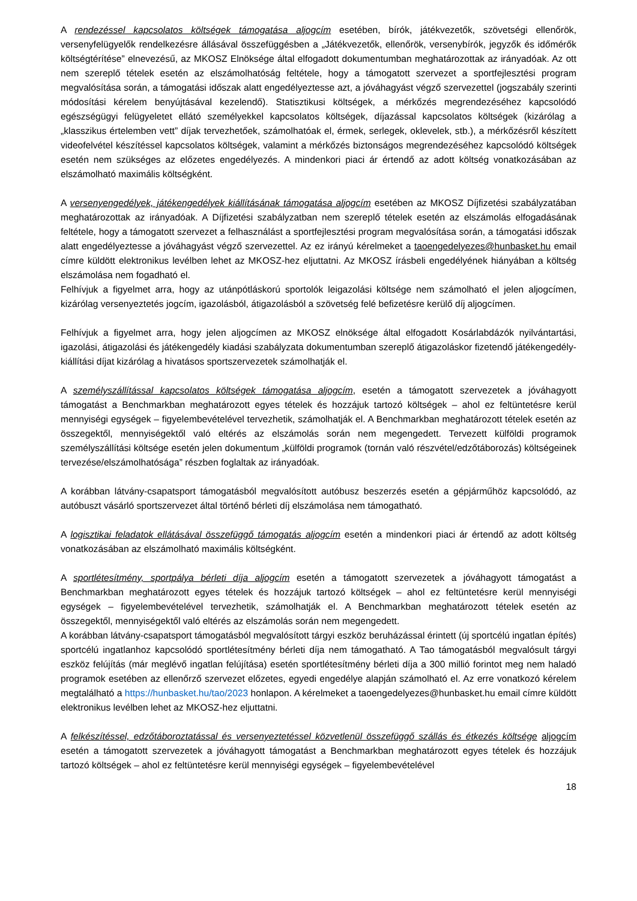A rendezéssel kapcsolatos költségek támogatása aljogcím esetében, bírók, játékvezetők, szövetségi ellenőrök, versenyfelügyelők rendelkezésre állásával összefüggésben a „Játékvezetők, ellenőrök, versenybírók, jegyzők és időmérők költségtérítése” elnevezésű, az MKOSZ Elnöksége által elfogadott dokumentumban meghatározottak az irányadóak. Az ott nem szereplő tételek esetén az elszámolhatóság feltétele, hogy a támogatott szervezet a sportfejlesztési program megvalósítása során, a támogatási időszak alatt engedélyeztesse azt, a jóváhagyást végző szervezettel (jogszabály szerinti módosítási kérelem benyújtásával kezelendő). Statisztikusi költségek, a mérkőzés megrendezéséhez kapcsolódó egészségügyi felügyeletet ellátó személyekkel kapcsolatos költségek, díjazással kapcsolatos költségek (kizárólag a „klasszikus értelemben vett” díjak tervezhetőek, számolhatóak el, érmek, serlegek, oklevelek, stb.), a mérkőzésről készített videofelvétel készítéssel kapcsolatos költségek, valamint a mérkőzés biztonságos megrendezéséhez kapcsolódó költségek esetén nem szükséges az előzetes engedélyezés. A mindenkori piaci ár értendő az adott költség vonatkozásában az elszámolható maximális költségként.
A versenyengedélyek, játékengedélyek kiállításának támogatása aljogcím esetében az MKOSZ Díjfizetési szabályzatában meghatározottak az irányadóak. A Díjfizetési szabályzatban nem szereplő tételek esetén az elszámolás elfogadásának feltétele, hogy a támogatott szervezet a felhasználást a sportfejlesztési program megvalósítása során, a támogatási időszak alatt engedélyeztesse a jóváhagyást végző szervezettel. Az ez irányú kérelmeket a taoengedelyezes@hunbasket.hu email címre küldött elektronikus levélben lehet az MKOSZ-hez eljuttatni. Az MKOSZ írásbeli engedélyének hiányában a költség elszámolása nem fogadható el.
Felhívjuk a figyelmet arra, hogy az utánpótláskorú sportolók leigazolási költsége nem számolható el jelen aljogcímen, kizárólag versenyeztetés jogcím, igazolásból, átigazolásból a szövetség felé befizetésre kerülő díj aljogcímen.
Felhívjuk a figyelmet arra, hogy jelen aljogcímen az MKOSZ elnöksége által elfogadott Kosárlabdázók nyilvántartási, igazolási, átigazolási és játékengedély kiadási szabályzata dokumentumban szereplő átigazoláskor fizetendő játékengedély-kiállítási díjat kizárólag a hivatásos sportszervezetek számolhatják el.
A személyszállítással kapcsolatos költségek támogatása aljogcím, esetén a támogatott szervezetek a jóváhagyott támogatást a Benchmarkban meghatározott egyes tételek és hozzájuk tartozó költségek – ahol ez feltüntetésre kerül mennyiségi egységek – figyelembevételével tervezhetik, számolhatják el. A Benchmarkban meghatározott tételek esetén az összegektől, mennyiségektől való eltérés az elszámolás során nem megengedett. Tervezett külföldi programok személyszállítási költsége esetén jelen dokumentum „külföldi programok (tornán való részvétel/edzőtáborozás) költségeinek tervezése/elszámolhatósága” részben foglaltak az irányadóak.
A korábban látvány-csapatsport támogatásból megvalósított autóbusz beszerzés esetén a gépjárműhöz kapcsolódó, az autóbuszt vásárló sportszervezet által történő bérleti díj elszámolása nem támogatható.
A logisztikai feladatok ellátásával összefüggő támogatás aljogcím esetén a mindenkori piaci ár értendő az adott költség vonatkozásában az elszámolható maximális költségként.
A sportlétesítmény, sportpálya bérleti díja aljogcím esetén a támogatott szervezetek a jóváhagyott támogatást a Benchmarkban meghatározott egyes tételek és hozzájuk tartozó költségek – ahol ez feltüntetésre kerül mennyiségi egységek – figyelembevételével tervezhetik, számolhatják el. A Benchmarkban meghatározott tételek esetén az összegektől, mennyiségektől való eltérés az elszámolás során nem megengedett.
A korábban látvány-csapatsport támogatásból megvalósított tárgyi eszköz beruházással érintett (új sportcélú ingatlan építés) sportcélú ingatlanhoz kapcsolódó sportlétesítmény bérleti díja nem támogatható. A Tao támogatásból megvalósult tárgyi eszköz felújítás (már meglévő ingatlan felújítása) esetén sportlétesítmény bérleti díja a 300 millió forintot meg nem haladó programok esetében az ellenőrző szervezet előzetes, egyedi engedélye alapján számolható el. Az erre vonatkozó kérelem megtalálható a https://hunbasket.hu/tao/2023 honlapon. A kérelmeket a taoengedelyezes@hunbasket.hu email címre küldött elektronikus levélben lehet az MKOSZ-hez eljuttatni.
A felkészítéssel, edzőtáboroztatással és versenyeztetéssel közvetlenül összefüggő szállás és étkezés költsége aljogcím esetén a támogatott szervezetek a jóváhagyott támogatást a Benchmarkban meghatározott egyes tételek és hozzájuk tartozó költségek – ahol ez feltüntetésre kerül mennyiségi egységek – figyelembevételével
18